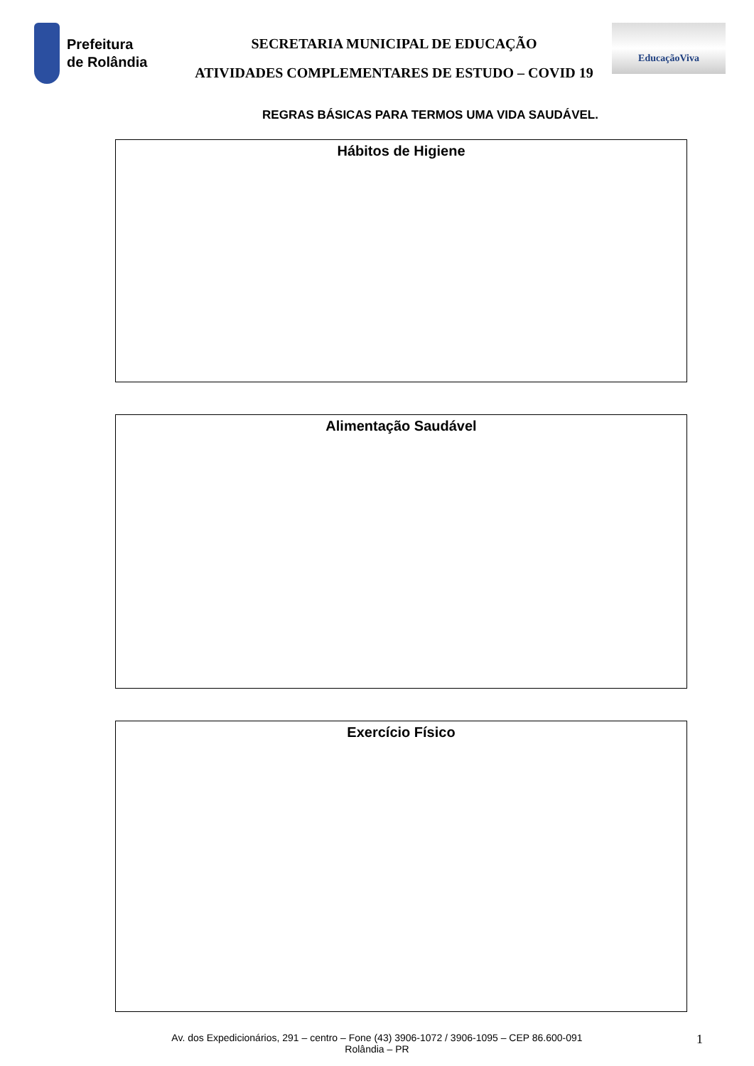Prefeitura
de Rolândia
SECRETARIA MUNICIPAL DE EDUCAÇÃO
ATIVIDADES COMPLEMENTARES DE ESTUDO – COVID 19
EducaçãoViva
REGRAS BÁSICAS PARA TERMOS UMA VIDA SAUDÁVEL.
Hábitos de Higiene
Alimentação Saudável
Exercício Físico
Av. dos Expedicionários, 291 – centro – Fone (43) 3906-1072 / 3906-1095 – CEP 86.600-091
Rolândia – PR
1